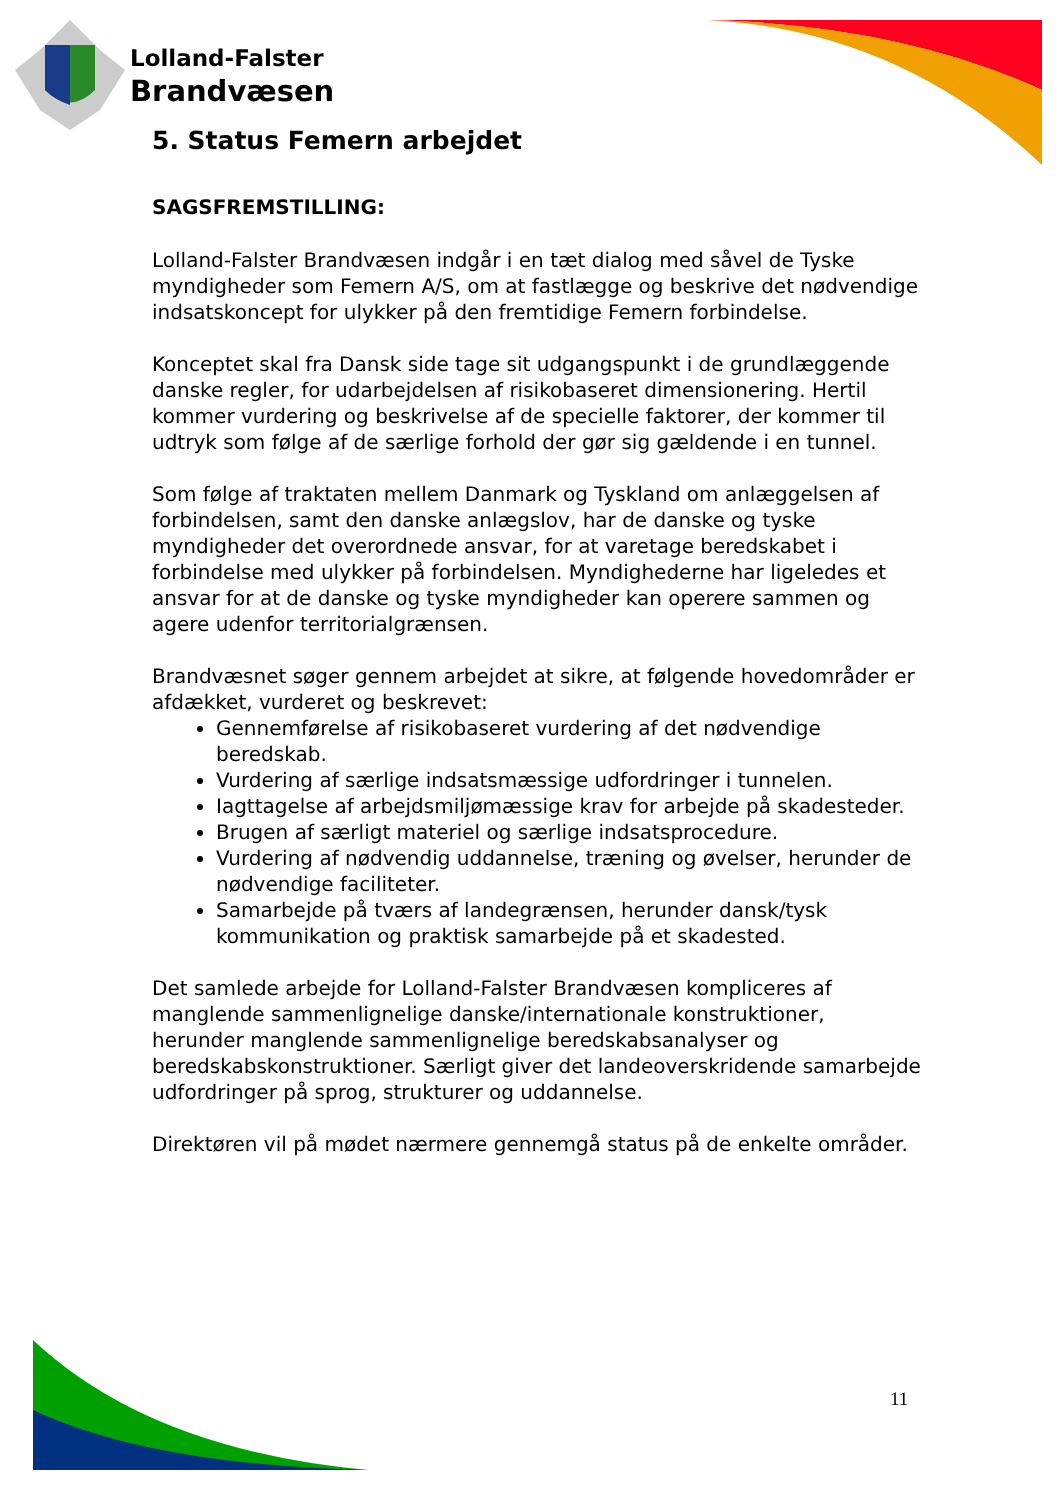Lolland-Falster
Brandvæsen
5. Status Femern arbejdet
SAGSFREMSTILLING:
Lolland-Falster Brandvæsen indgår i en tæt dialog med såvel de Tyske myndigheder som Femern A/S, om at fastlægge og beskrive det nødvendige indsatskoncept for ulykker på den fremtidige Femern forbindelse.
Konceptet skal fra Dansk side tage sit udgangspunkt i de grundlæggende danske regler, for udarbejdelsen af risikobaseret dimensionering. Hertil kommer vurdering og beskrivelse af de specielle faktorer, der kommer til udtryk som følge af de særlige forhold der gør sig gældende i en tunnel.
Som følge af traktaten mellem Danmark og Tyskland om anlæggelsen af forbindelsen, samt den danske anlægslov, har de danske og tyske myndigheder det overordnede ansvar, for at varetage beredskabet i forbindelse med ulykker på forbindelsen. Myndighederne har ligeledes et ansvar for at de danske og tyske myndigheder kan operere sammen og agere udenfor territorialgrænsen.
Brandvæsnet søger gennem arbejdet at sikre, at følgende hovedområder er afdækket, vurderet og beskrevet:
Gennemførelse af risikobaseret vurdering af det nødvendige beredskab.
Vurdering af særlige indsatsmæssige udfordringer i tunnelen.
Iagttagelse af arbejdsmiljømæssige krav for arbejde på skadesteder.
Brugen af særligt materiel og særlige indsatsprocedure.
Vurdering af nødvendig uddannelse, træning og øvelser, herunder de nødvendige faciliteter.
Samarbejde på tværs af landegrænsen, herunder dansk/tysk kommunikation og praktisk samarbejde på et skadested.
Det samlede arbejde for Lolland-Falster Brandvæsen kompliceres af manglende sammenlignelige danske/internationale konstruktioner, herunder manglende sammenlignelige beredskabsanalyser og beredskabskonstruktioner. Særligt giver det landeoverskridende samarbejde udfordringer på sprog, strukturer og uddannelse.
Direktøren vil på mødet nærmere gennemgå status på de enkelte områder.
11